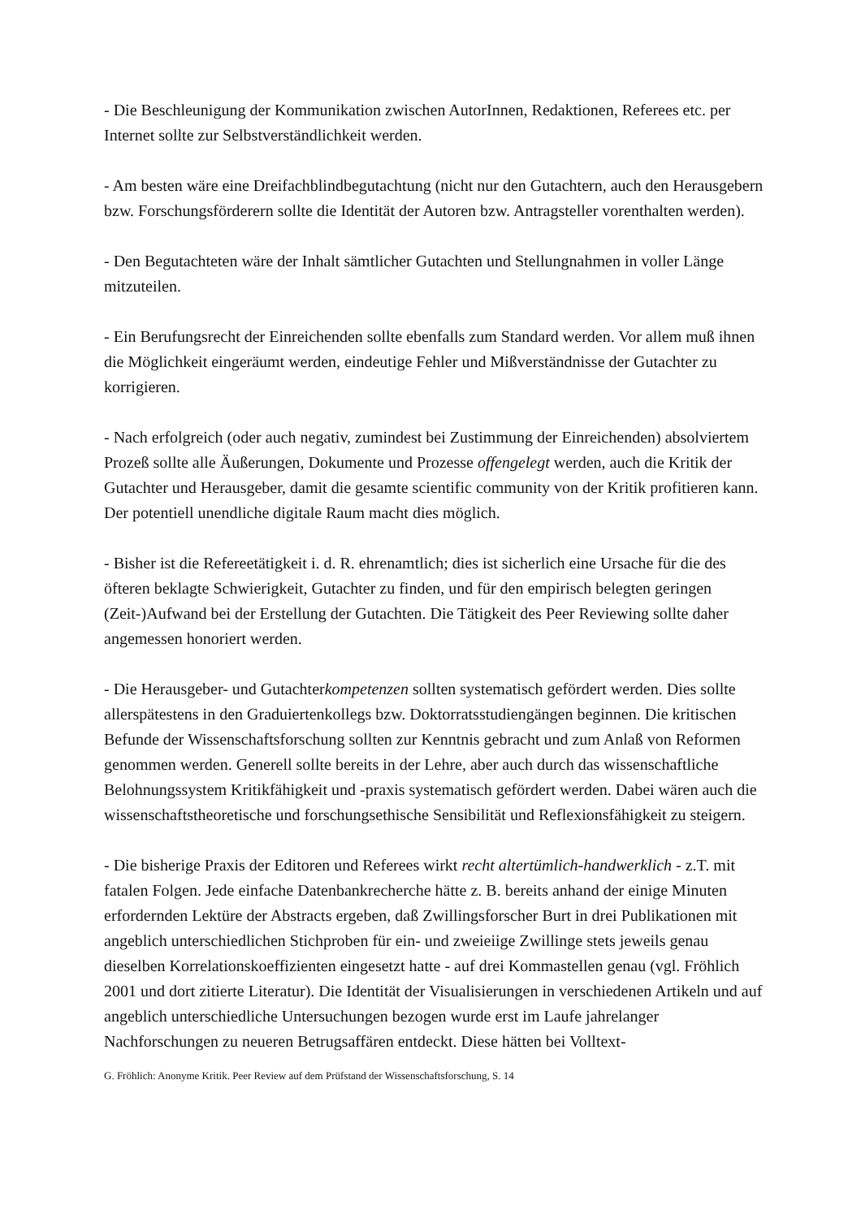- Die Beschleunigung der Kommunikation zwischen AutorInnen, Redaktionen, Referees etc. per Internet sollte zur Selbstverständlichkeit werden.
- Am besten wäre eine Dreifachblindbegutachtung (nicht nur den Gutachtern, auch den Herausgebern bzw. Forschungsförderern sollte die Identität der Autoren bzw. Antragsteller vorenthalten werden).
- Den Begutachteten wäre der Inhalt sämtlicher Gutachten und Stellungnahmen in voller Länge mitzuteilen.
- Ein Berufungsrecht der Einreichenden sollte ebenfalls zum Standard werden. Vor allem muß ihnen die Möglichkeit eingeräumt werden, eindeutige Fehler und Mißverständnisse der Gutachter zu korrigieren.
- Nach erfolgreich (oder auch negativ, zumindest bei Zustimmung der Einreichenden) absolviertem Prozeß sollte alle Äußerungen, Dokumente und Prozesse offengelegt werden, auch die Kritik der Gutachter und Herausgeber, damit die gesamte scientific community von der Kritik profitieren kann. Der potentiell unendliche digitale Raum macht dies möglich.
- Bisher ist die Refereetätigkeit i. d. R. ehrenamtlich; dies ist sicherlich eine Ursache für die des öfteren beklagte Schwierigkeit, Gutachter zu finden, und für den empirisch belegten geringen (Zeit-)Aufwand bei der Erstellung der Gutachten. Die Tätigkeit des Peer Reviewing sollte daher angemessen honoriert werden.
- Die Herausgeber- und Gutachterkompetenzen sollten systematisch gefördert werden. Dies sollte allerspätestens in den Graduiertenkollegs bzw. Doktorratsstudiengängen beginnen. Die kritischen Befunde der Wissenschaftsforschung sollten zur Kenntnis gebracht und zum Anlaß von Reformen genommen werden. Generell sollte bereits in der Lehre, aber auch durch das wissenschaftliche Belohnungssystem Kritikfähigkeit und -praxis systematisch gefördert werden. Dabei wären auch die wissenschaftstheoretische und forschungsethische Sensibilität und Reflexionsfähigkeit zu steigern.
- Die bisherige Praxis der Editoren und Referees wirkt recht altertümlich-handwerklich - z.T. mit fatalen Folgen. Jede einfache Datenbankrecherche hätte z. B. bereits anhand der einige Minuten erfordernden Lektüre der Abstracts ergeben, daß Zwillingsforscher Burt in drei Publikationen mit angeblich unterschiedlichen Stichproben für ein- und zweieiige Zwillinge stets jeweils genau dieselben Korrelationskoeffizienten eingesetzt hatte - auf drei Kommastellen genau (vgl. Fröhlich 2001 und dort zitierte Literatur). Die Identität der Visualisierungen in verschiedenen Artikeln und auf angeblich unterschiedliche Untersuchungen bezogen wurde erst im Laufe jahrelanger Nachforschungen zu neueren Betrugsaffären entdeckt. Diese hätten bei Volltext-
G. Fröhlich: Anonyme Kritik. Peer Review auf dem Prüfstand der Wissenschaftsforschung, S. 14